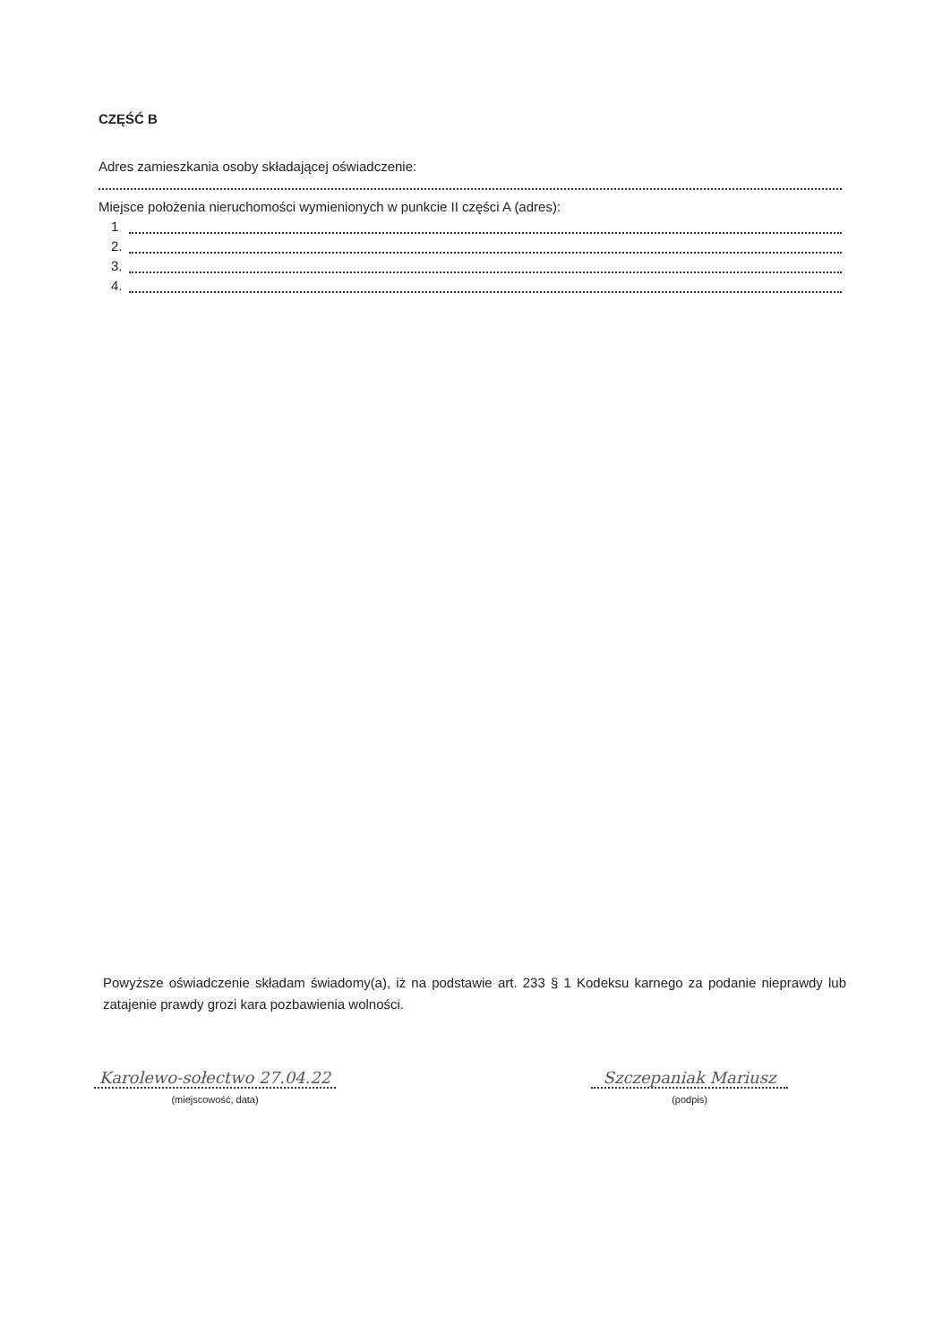CZĘŚĆ B
Adres zamieszkania osoby składającej oświadczenie:
Miejsce położenia nieruchomości wymienionych w punkcie II części A (adres):
1
2.
3.
4.
Powyższe oświadczenie składam świadomy(a), iż na podstawie art. 233 § 1 Kodeksu karnego za podanie nieprawdy lub zatajenie prawdy grozi kara pozbawienia wolności.
Karolewo-sołectwo 27.04.22
(miejscowość, data)
Szczepaniak Mariusz
(podpis)